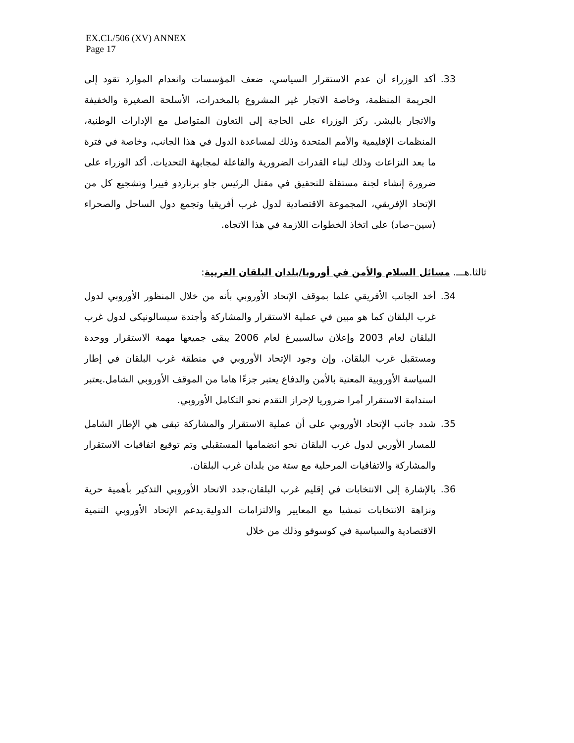EX.CL/506 (XV) ANNEX
Page 17
33. أكد الوزراء أن عدم الاستقرار السياسي، ضعف المؤسسات وانعدام الموارد تقود إلى الجريمة المنظمة، وخاصة الاتجار غير المشروع بالمخدرات، الأسلحة الصغيرة والخفيفة والاتجار بالبشر. ركز الوزراء على الحاجة إلى التعاون المتواصل مع الإدارات الوطنية، المنظمات الإقليمية والأمم المتحدة وذلك لمساعدة الدول في هذا الجانب، وخاصة في فترة ما بعد النزاعات وذلك لبناء القدرات الضرورية والفاعلة لمجابهة التحديات. أكد الوزراء على ضرورة إنشاء لجنة مستقلة للتحقيق في مقتل الرئيس جاو برناردو فييرا وتشجيع كل من الإتحاد الإفريقي، المجموعة الاقتصادية لدول غرب أفريقيا وتجمع دول الساحل والصحراء (سين–صاد) على اتخاذ الخطوات اللازمة في هذا الاتجاه.
ثالثا.هـــ. مسائل السلام والأمن في أوروبا/بلدان البلقان الغربية:
34. أخذ الجانب الأفريقي علما بموقف الإتحاد الأوروبي بأنه من خلال المنظور الأوروبي لدول غرب البلقان كما هو مبين في عملية الاستقرار والمشاركة وأجندة سيسالونيكى لدول غرب البلقان لعام 2003 وإعلان سالسبيرغ لعام 2006 يبقى جميعها مهمة الاستقرار ووحدة ومستقبل غرب البلقان. وإن وجود الإتحاد الأوروبي في منطقة غرب البلقان في إطار السياسة الأوروبية المعنية بالأمن والدفاع يعتبر جزءًا هاما من الموقف الأوروبي الشامل.يعتبر استدامة الاستقرار أمرا ضروريا لإحراز التقدم نحو التكامل الأوروبي.
35. شدد جانب الإتحاد الأوروبي على أن عملية الاستقرار والمشاركة تبقى هي الإطار الشامل للمسار الأوربي لدول غرب البلقان نحو انضمامها المستقبلي وتم توقيع اتفاقيات الاستقرار والمشاركة والاتفاقيات المرحلية مع ستة من بلدان غرب البلقان.
36. بالإشارة إلى الانتخابات في إقليم غرب البلقان،جدد الاتحاد الأوروبي التذكير بأهمية حرية ونزاهة الانتخابات تمشيا مع المعايير والالتزامات الدولية.يدعم الإتحاد الأوروبي التنمية الاقتصادية والسياسية في كوسوفو وذلك من خلال